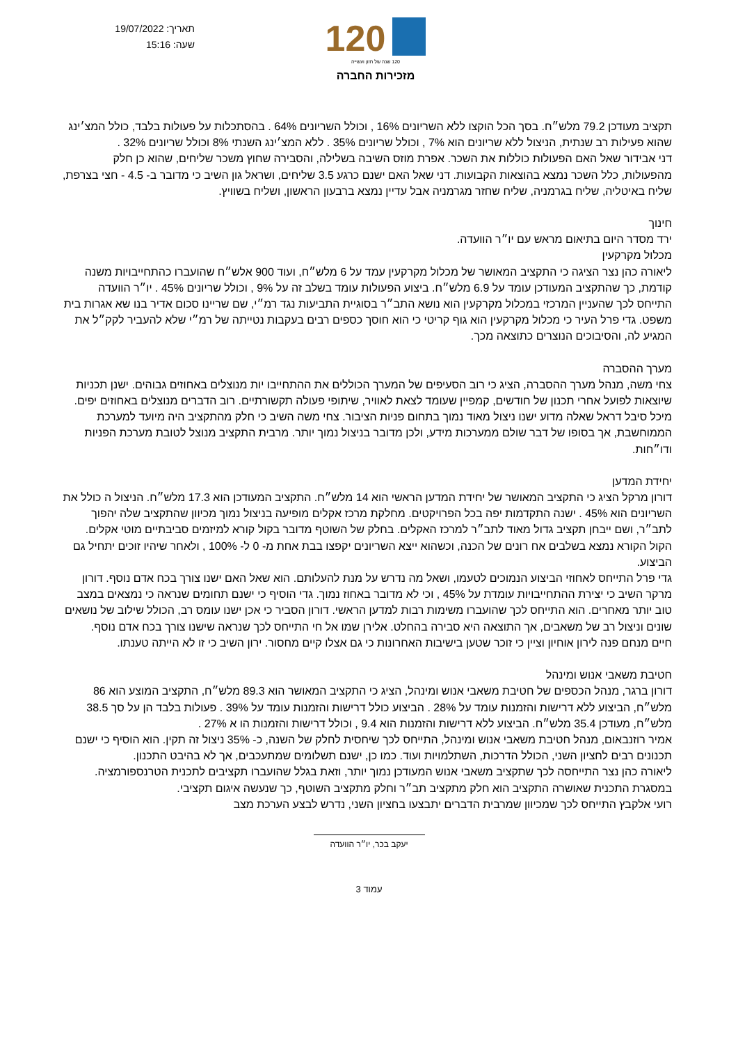תאריך: 19/07/2022
שעה: 15:16
120
120 שנה של חזון ועשייה
מזכירות החברה
תקציב מעודכן 79.2 מלש״ח. בסך הכל הוקצו ללא השריונים 16% , וכולל השריונים 64% . בהסתכלות על פעולות בלבד, כולל המצ׳ינג שהוא פעילות רב שנתית, הניצול ללא שריונים הוא 7% , וכולל שריונים 35% . ללא המצ׳ינג השנתי 8% וכולל שריונים 32% .
דני אבידור שאל האם הפעולות כוללות את השכר. אפרת מוזס השיבה בשלילה, והסבירה שחוץ משכר שליחים, שהוא כן חלק מהפעולות, כלל השכר נמצא בהוצאות הקבועות. דני שאל האם ישנם כרגע 3.5 שליחים, ושראל גון השיב כי מדובר ב- 4.5 - חצי בצרפת, שליח באיטליה, שליח בגרמניה, שליח שחזר מגרמניה אבל עדיין נמצא ברבעון הראשון, ושליח בשוויץ.
חינוך
ירד מסדר היום בתיאום מראש עם יו״ר הוועדה.
מכלול מקרקעין
ליאורה כהן נצר הציגה כי התקציב המאושר של מכלול מקרקעין עמד על 6 מלש״ח, ועוד 900 אלש״ח שהועברו כהתחייבויות משנה קודמת, כך שהתקציב המעודכן עומד על 6.9 מלש״ח. ביצוע הפעולות עומד בשלב זה על 9% , וכולל שריונים 45% . יו״ר הוועדה התייחס לכך שהעניין המרכזי במכלול מקרקעין הוא נושא התב״ר בסוגיית התביעות נגד רמ״י, שם שריינו סכום אדיר בנו שא אגרות בית משפט. גדי פרל העיר כי מכלול מקרקעין הוא גוף קריטי כי הוא חוסך כספים רבים בעקבות נטייתה של רמ״י שלא להעביר לקק״ל את המגיע לה, והסיבוכים הנוצרים כתוצאה מכך.
מערך ההסברה
צחי משה, מנהל מערך ההסברה, הציג כי רוב הסעיפים של המערך הכוללים את ההתחייבו יות מנוצלים באחוזים גבוהים. ישנן תכניות שיוצאות לפועל אחרי תכנון של חודשים, קמפיין שעומד לצאת לאוויר, שיתופי פעולה תקשורתיים. רוב הדברים מנוצלים באחוזים יפים. מיכל סיבל דראל שאלה מדוע ישנו ניצול מאוד נמוך בתחום פניות הציבור. צחי משה השיב כי חלק מהתקציב היה מיועד למערכת הממוחשבת, אך בסופו של דבר שולם ממערכות מידע, ולכן מדובר בניצול נמוך יותר. מרבית התקציב מנוצל לטובת מערכת הפניות ודו״חות.
יחידת המדען
דורון מרקל הציג כי התקציב המאושר של יחידת המדען הראשי הוא 14 מלש״ח. התקציב המעודכן הוא 17.3 מלש״ח. הניצול ה כולל את השריונים הוא 45% . ישנה התקדמות יפה בכל הפרויקטים. מחלקת מרכז אקלים מופיעה בניצול נמוך מכיוון שהתקציב שלה יהפוך לתב״ר, ושם ייבחן תקציב גדול מאוד לתב״ר למרכז האקלים. בחלק של השוטף מדובר בקול קורא למיזמים סביבתיים מוטי אקלים. הקול הקורא נמצא בשלבים אח רונים של הכנה, וכשהוא ייצא השריונים יקפצו בבת אחת מ- 0 ל- 100% , ולאחר שיהיו זוכים יתחיל גם הביצוע.
גדי פרל התייחס לאחוזי הביצוע הנמוכים לטעמו, ושאל מה נדרש על מנת להעלותם. הוא שאל האם ישנו צורך בכח אדם נוסף. דורון מרקר השיב כי יצירת ההתחייבויות עומדת על 45% , וכי לא מדובר באחוז נמוך. גדי הוסיף כי ישנם תחומים שנראה כי נמצאים במצב טוב יותר מאחרים. הוא התייחס לכך שהועברו משימות רבות למדען הראשי. דורון הסביר כי אכן ישנו עומס רב, הכולל שילוב של נושאים שונים וניצול רב של משאבים, אך התוצאה היא סבירה בהחלט. אלירן שמו אל חי התייחס לכך שנראה שישנו צורך בכח אדם נוסף.
חיים מנחם פנה לירון אוחיון וציין כי זוכר שטען בישיבות האחרונות כי גם אצלו קיים מחסור. ירון השיב כי זו לא הייתה טענתו.
חטיבת משאבי אנוש ומינהל
דורון ברגר, מנהל הכספים של חטיבת משאבי אנוש ומינהל, הציג כי התקציב המאושר הוא 89.3 מלש״ח, התקציב המוצע הוא 86 מלש״ח, הביצוע ללא דרישות והזמנות עומד על 28% . הביצוע כולל דרישות והזמנות עומד על 39% . פעולות בלבד הן על סך 38.5 מלש״ח, מעודכן 35.4 מלש״ח. הביצוע ללא דרישות והזמנות הוא 9.4 , וכולל דרישות והזמנות הו א 27% .
אמיר רוזנבאום, מנהל חטיבת משאבי אנוש ומינהל, התייחס לכך שיחסית לחלק של השנה, כ- 35% ניצול זה תקין. הוא הוסיף כי ישנם תכנונים רבים לחציון השני, הכולל הדרכות, השתלמויות ועוד. כמו כן, ישנם תשלומים שמתעכבים, אך לא בהיבט התכנון.
ליאורה כהן נצר התייחסה לכך שתקציב משאבי אנוש המעודכן נמוך יותר, וזאת בגלל שהועברו תקציבים לתכנית הטרנספורמציה. במסגרת התכנית שאושרה התקציב הוא חלק מתקציב תב״ר וחלק מתקציב השוטף, כך שנעשה איגום תקציבי.
רועי אלקבץ התייחס לכך שמכיוון שמרבית הדברים יתבצעו בחציון השני, נדרש לבצע הערכת מצב
יעקב בכר, יו״ר הוועדה
עמוד 3